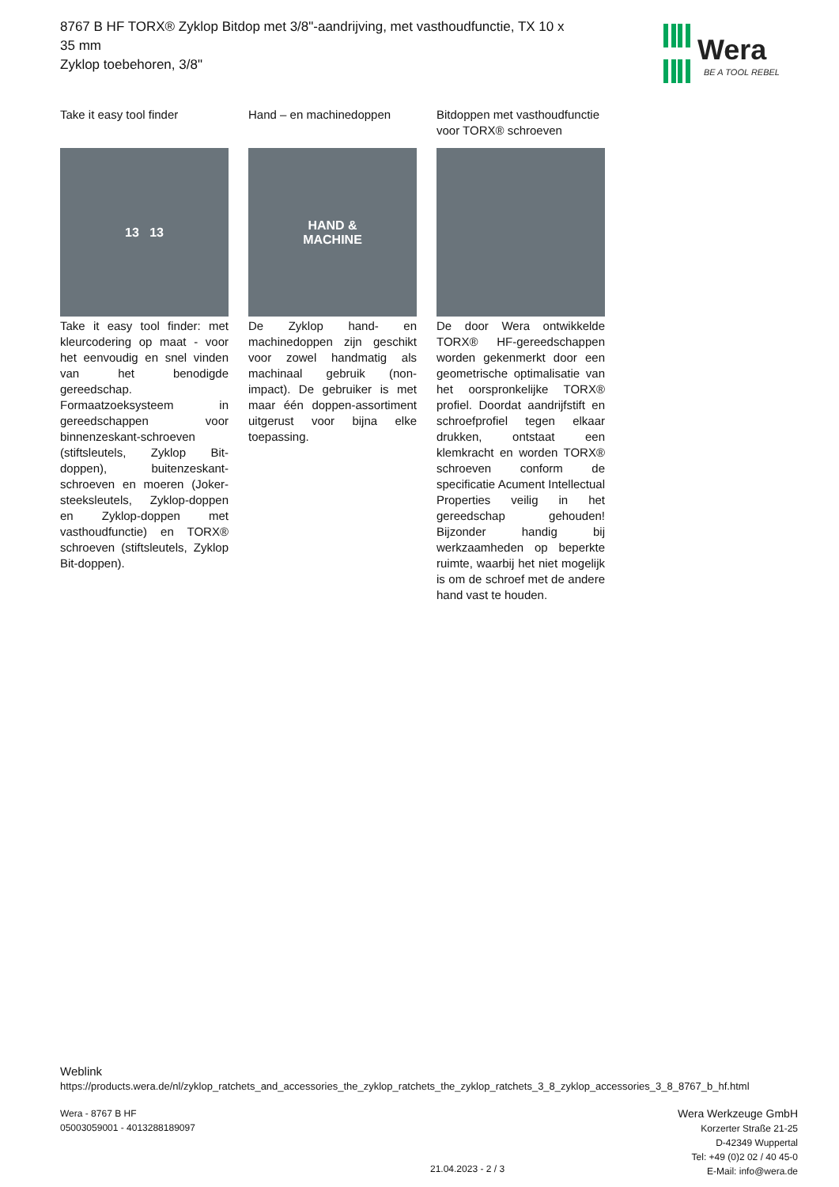8767 B HF TORX® Zyklop Bitdop met 3/8"-aandrijving, met vasthoudfunctie, TX 10 x 35 mm
Zyklop toebehoren, 3/8"
Wera
BE A TOOL REBEL
Take it easy tool finder
13 13
Take it easy tool finder: met kleurcodering op maat - voor het eenvoudig en snel vinden van het benodigde gereedschap. Formaatzoeksysteem in gereedschappen voor binnenzeskant-schroeven (stiftsleutels, Zyklop Bit-doppen), buitenzeskant-schroeven en moeren (Joker-steeksleutels, Zyklop-doppen en Zyklop-doppen met vasthoudfunctie) en TORX® schroeven (stiftsleutels, Zyklop Bit-doppen).
Hand – en machinedoppen
HAND &
MACHINE
De Zyklop hand- en machinedoppen zijn geschikt voor zowel handmatig als machinaal gebruik (non-impact). De gebruiker is met maar één doppen-assortiment uitgerust voor bijna elke toepassing.
Bitdoppen met vasthoudfunctie voor TORX® schroeven
De door Wera ontwikkelde TORX® HF-gereedschappen worden gekenmerkt door een geometrische optimalisatie van het oorspronkelijke TORX® profiel. Doordat aandrijfstift en schroefprofiel tegen elkaar drukken, ontstaat een klemkracht en worden TORX® schroeven conform de specificatie Acument Intellectual Properties veilig in het gereedschap gehouden! Bijzonder handig bij werkzaamheden op beperkte ruimte, waarbij het niet mogelijk is om de schroef met de andere hand vast te houden.
Weblink
https://products.wera.de/nl/zyklop_ratchets_and_accessories_the_zyklop_ratchets_the_zyklop_ratchets_3_8_zyklop_accessories_3_8_8767_b_hf.html
Wera - 8767 B HF
05003059001 - 4013288189097
21.04.2023 - 2 / 3
Wera Werkzeuge GmbH
Korzerter Straße 21-25
D-42349 Wuppertal
Tel: +49 (0)2 02 / 40 45-0
E-Mail: info@wera.de